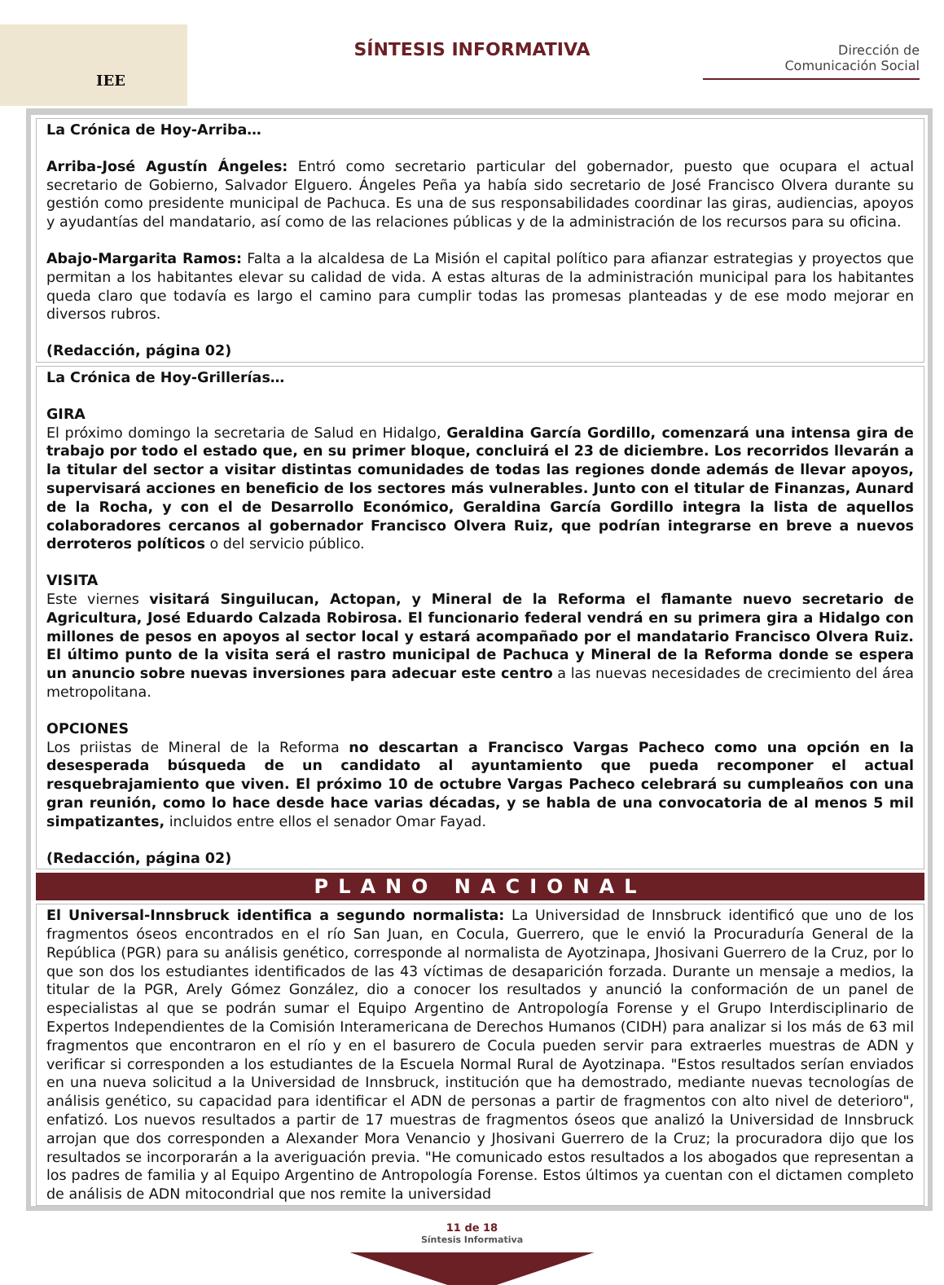IEE
SÍNTESIS INFORMATIVA
Dirección de
Comunicación Social
La Crónica de Hoy-Arriba…
Arriba-José Agustín Ángeles: Entró como secretario particular del gobernador, puesto que ocupara el actual secretario de Gobierno, Salvador Elguero. Ángeles Peña ya había sido secretario de José Francisco Olvera durante su gestión como presidente municipal de Pachuca. Es una de sus responsabilidades coordinar las giras, audiencias, apoyos y ayudantías del mandatario, así como de las relaciones públicas y de la administración de los recursos para su oficina.
Abajo-Margarita Ramos: Falta a la alcaldesa de La Misión el capital político para afianzar estrategias y proyectos que permitan a los habitantes elevar su calidad de vida. A estas alturas de la administración municipal para los habitantes queda claro que todavía es largo el camino para cumplir todas las promesas planteadas y de ese modo mejorar en diversos rubros.
(Redacción, página 02)
La Crónica de Hoy-Grillerías…
GIRA
El próximo domingo la secretaria de Salud en Hidalgo, Geraldina García Gordillo, comenzará una intensa gira de trabajo por todo el estado que, en su primer bloque, concluirá el 23 de diciembre. Los recorridos llevarán a la titular del sector a visitar distintas comunidades de todas las regiones donde además de llevar apoyos, supervisará acciones en beneficio de los sectores más vulnerables. Junto con el titular de Finanzas, Aunard de la Rocha, y con el de Desarrollo Económico, Geraldina García Gordillo integra la lista de aquellos colaboradores cercanos al gobernador Francisco Olvera Ruiz, que podrían integrarse en breve a nuevos derroteros políticos o del servicio público.
VISITA
Este viernes visitará Singuilucan, Actopan, y Mineral de la Reforma el flamante nuevo secretario de Agricultura, José Eduardo Calzada Robirosa. El funcionario federal vendrá en su primera gira a Hidalgo con millones de pesos en apoyos al sector local y estará acompañado por el mandatario Francisco Olvera Ruiz. El último punto de la visita será el rastro municipal de Pachuca y Mineral de la Reforma donde se espera un anuncio sobre nuevas inversiones para adecuar este centro a las nuevas necesidades de crecimiento del área metropolitana.
OPCIONES
Los priistas de Mineral de la Reforma no descartan a Francisco Vargas Pacheco como una opción en la desesperada búsqueda de un candidato al ayuntamiento que pueda recomponer el actual resquebrajamiento que viven. El próximo 10 de octubre Vargas Pacheco celebrará su cumpleaños con una gran reunión, como lo hace desde hace varias décadas, y se habla de una convocatoria de al menos 5 mil simpatizantes, incluidos entre ellos el senador Omar Fayad.
(Redacción, página 02)
PLANO NACIONAL
El Universal-Innsbruck identifica a segundo normalista: La Universidad de Innsbruck identificó que uno de los fragmentos óseos encontrados en el río San Juan, en Cocula, Guerrero, que le envió la Procuraduría General de la República (PGR) para su análisis genético, corresponde al normalista de Ayotzinapa, Jhosivani Guerrero de la Cruz, por lo que son dos los estudiantes identificados de las 43 víctimas de desaparición forzada. Durante un mensaje a medios, la titular de la PGR, Arely Gómez González, dio a conocer los resultados y anunció la conformación de un panel de especialistas al que se podrán sumar el Equipo Argentino de Antropología Forense y el Grupo Interdisciplinario de Expertos Independientes de la Comisión Interamericana de Derechos Humanos (CIDH) para analizar si los más de 63 mil fragmentos que encontraron en el río y en el basurero de Cocula pueden servir para extraerles muestras de ADN y verificar si corresponden a los estudiantes de la Escuela Normal Rural de Ayotzinapa. "Estos resultados serían enviados en una nueva solicitud a la Universidad de Innsbruck, institución que ha demostrado, mediante nuevas tecnologías de análisis genético, su capacidad para identificar el ADN de personas a partir de fragmentos con alto nivel de deterioro", enfatizó. Los nuevos resultados a partir de 17 muestras de fragmentos óseos que analizó la Universidad de Innsbruck arrojan que dos corresponden a Alexander Mora Venancio y Jhosivani Guerrero de la Cruz; la procuradora dijo que los resultados se incorporarán a la averiguación previa. "He comunicado estos resultados a los abogados que representan a los padres de familia y al Equipo Argentino de Antropología Forense. Estos últimos ya cuentan con el dictamen completo de análisis de ADN mitocondrial que nos remite la universidad
11 de 18
Síntesis Informativa